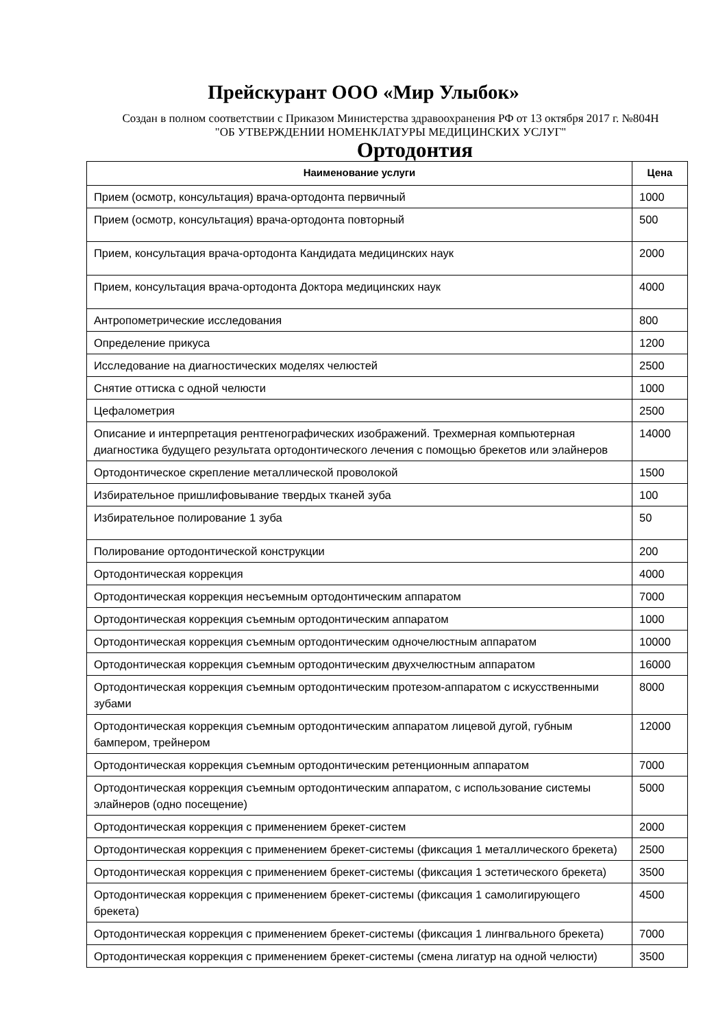Прейскурант ООО «Мир Улыбок»
Создан в полном соответствии с Приказом Министерства здравоохранения РФ от 13 октября 2017 г. №804Н "ОБ УТВЕРЖДЕНИИ НОМЕНКЛАТУРЫ МЕДИЦИНСКИХ УСЛУГ"
Ортодонтия
| Наименование услуги | Цена |
| --- | --- |
| Прием (осмотр, консультация) врача-ортодонта первичный | 1000 |
| Прием (осмотр, консультация) врача-ортодонта повторный | 500 |
| Прием, консультация врача-ортодонта Кандидата медицинских наук | 2000 |
| Прием, консультация врача-ортодонта Доктора медицинских наук | 4000 |
| Антропометрические исследования | 800 |
| Определение прикуса | 1200 |
| Исследование на диагностических моделях челюстей | 2500 |
| Снятие оттиска с одной челюсти | 1000 |
| Цефалометрия | 2500 |
| Описание и интерпретация рентгенографических изображений. Трехмерная компьютерная диагностика будущего результата ортодонтического лечения с помощью брекетов или элайнеров | 14000 |
| Ортодонтическое скрепление металлической проволокой | 1500 |
| Избирательное пришлифовывание твердых тканей зуба | 100 |
| Избирательное полирование 1 зуба | 50 |
| Полирование ортодонтической конструкции | 200 |
| Ортодонтическая коррекция | 4000 |
| Ортодонтическая коррекция несъемным ортодонтическим аппаратом | 7000 |
| Ортодонтическая коррекция съемным ортодонтическим аппаратом | 1000 |
| Ортодонтическая коррекция съемным ортодонтическим одночелюстным аппаратом | 10000 |
| Ортодонтическая коррекция съемным ортодонтическим двухчелюстным аппаратом | 16000 |
| Ортодонтическая коррекция съемным ортодонтическим протезом-аппаратом с искусственными зубами | 8000 |
| Ортодонтическая коррекция съемным ортодонтическим аппаратом лицевой дугой, губным бампером, трейнером | 12000 |
| Ортодонтическая коррекция съемным ортодонтическим ретенционным аппаратом | 7000 |
| Ортодонтическая коррекция съемным ортодонтическим аппаратом, с использование системы элайнеров (одно посещение) | 5000 |
| Ортодонтическая коррекция с применением брекет-систем | 2000 |
| Ортодонтическая коррекция с применением брекет-системы (фиксация 1 металлического брекета) | 2500 |
| Ортодонтическая коррекция с применением брекет-системы (фиксация 1 эстетического брекета) | 3500 |
| Ортодонтическая коррекция с применением брекет-системы (фиксация 1 самолигирующего брекета) | 4500 |
| Ортодонтическая коррекция с применением брекет-системы (фиксация 1 лингвального брекета) | 7000 |
| Ортодонтическая коррекция с применением брекет-системы (смена лигатур на одной челюсти) | 3500 |